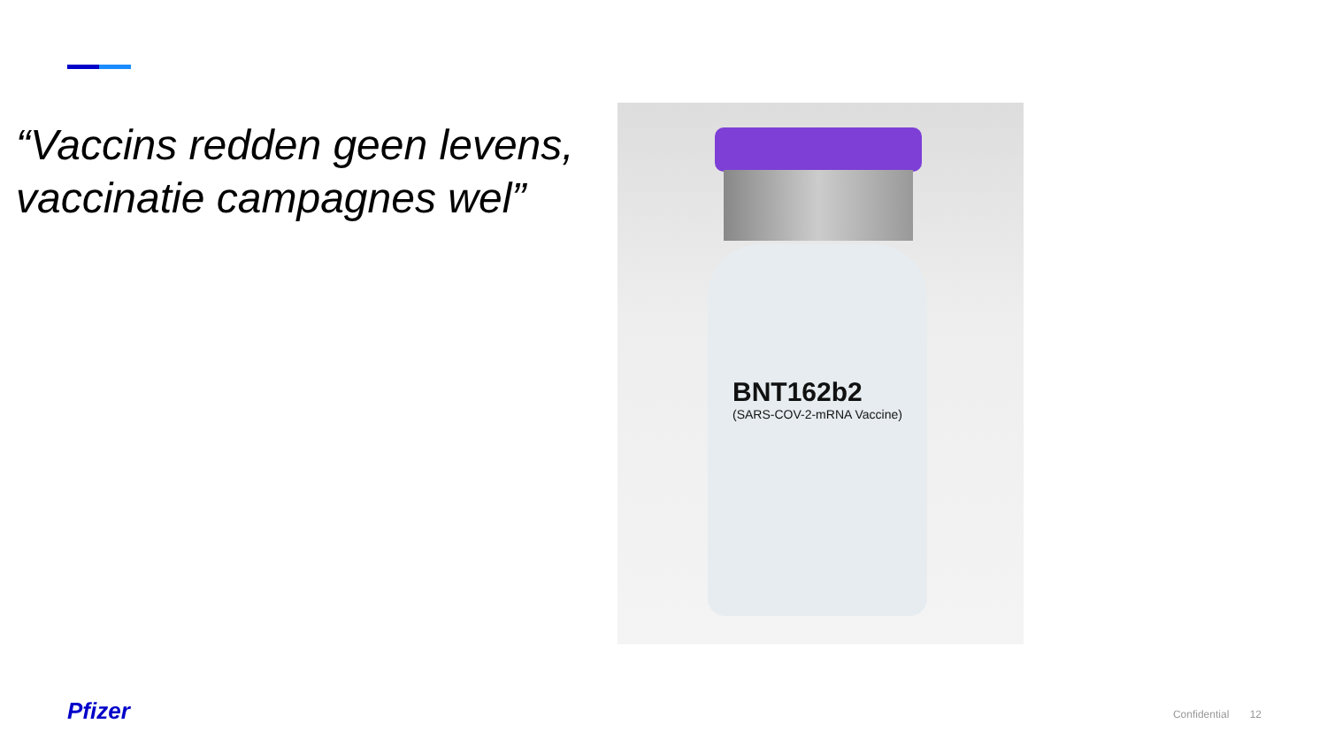“Vaccins redden geen levens, vaccinatie campagnes wel”
BNT162b2
(SARS-COV-2-mRNA Vaccine)
Pfizer Confidential 12